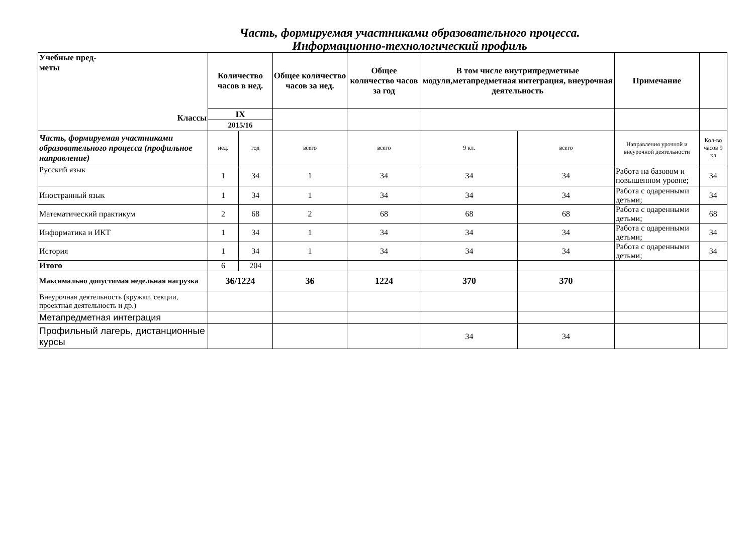Часть, формируемая участниками образовательного процесса.
Информационно-технологический профиль
| Учебные пред- меты Классы | Количество часов в нед. | | Общее количество часов за нед. | Общее количество часов за год | В том числе внутрипредметные модули,метапредметная интеграция, внеурочная деятельность | | Примечание | |
| --- | --- | --- | --- | --- | --- | --- | --- | --- |
| | IX | | | | | | | |
| | 2015/16 | | | | | | | |
| Часть, формируемая участниками образовательного процесса (профильное направление) | нед. | год | всего | всего | 9 кл. | всего | Направления урочной и внеурочной деятельности | Кол-во часов 9 кл |
| Русский язык | 1 | 34 | 1 | 34 | 34 | 34 | Работа на базовом и повышенном уровне; | 34 |
| Иностранный язык | 1 | 34 | 1 | 34 | 34 | 34 | Работа с одаренными детьми; | 34 |
| Математический практикум | 2 | 68 | 2 | 68 | 68 | 68 | Работа с одаренными детьми; | 68 |
| Информатика и ИКТ | 1 | 34 | 1 | 34 | 34 | 34 | Работа с одаренными детьми; | 34 |
| История | 1 | 34 | 1 | 34 | 34 | 34 | Работа с одаренными детьми; | 34 |
| Итого | 6 | 204 | | | | | | |
| Максимально допустимая недельная нагрузка | 36/1224 | | 36 | 1224 | 370 | 370 | | |
| Внеурочная деятельность (кружки, секции, проектная деятельность и др.) | | | | | | | | |
| Метапредметная интеграция | | | | | | | | |
| Профильный лагерь, дистанционные курсы | | | | | 34 | 34 | | |